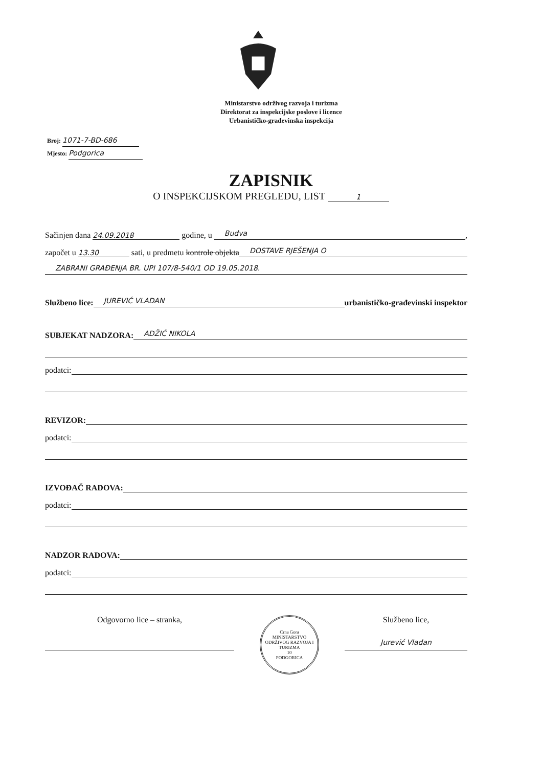Ministarstvo održivog razvoja i turizma
Direktorat za inspekcijske poslove i licence
Urbanističko-građevinska inspekcija
Broj: 1071-7-BD-686
Mjesto: Podgorica
ZAPISNIK
O INSPEKCIJSKOM PREGLEDU, LIST 1
Sačinjen dana 24.09.2018 godine, u Budva,
započet u 13.30 sati, u predmetu kontrole objekta DOSTAVE RJEŠENJA O
ZABRANI GRAĐENJA BR. UPI 107/8-540/1 OD 19.05.2018.
Službeno lice: JUREVIĆ VLADAN urbanističko-građevinski inspektor
SUBJEKAT NADZORA: ADŽIĆ NIKOLA
podatci:
REVIZOR:
podatci:
IZVOĐAČ RADOVA:
podatci:
NADZOR RADOVA:
podatci:
Odgovorno lice – stranka,
Crna Gora
MINISTARSTVO ODRŽIVOG RAZVOJA I TURIZMA
10
PODGORICA
Službeno lice,
Jurević Vladan